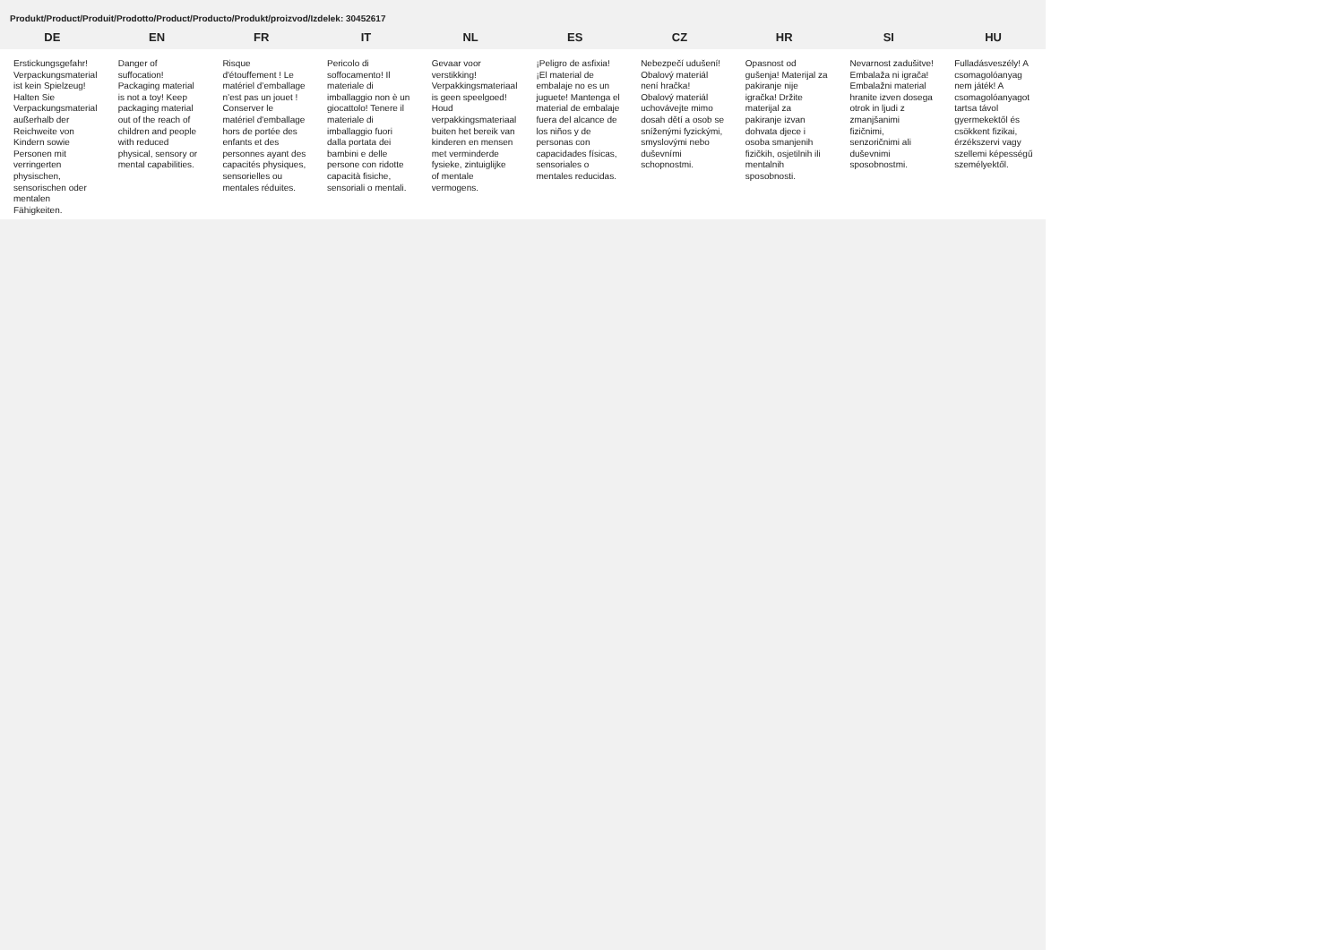Produkt/Product/Produit/Prodotto/Product/Producto/Produkt/proizvod/Izdelek: 30452617
| DE | EN | FR | IT | NL | ES | CZ | HR | SI | HU |
| --- | --- | --- | --- | --- | --- | --- | --- | --- | --- |
| Erstickungsgefahr! Verpackungsmaterial ist kein Spielzeug! Halten Sie Verpackungsmaterial außerhalb der Reichweite von Kindern sowie Personen mit verringerten physischen, sensorischen oder mentalen Fähigkeiten. | Danger of suffocation! Packaging material is not a toy! Keep packaging material out of the reach of children and people with reduced physical, sensory or mental capabilities. | Risque d'étouffement ! Le matériel d’emballage n’est pas un jouet ! Conserver le matériel d'emballage hors de portée des enfants et des personnes ayant des capacités physiques, sensorielles ou mentales réduites. | Pericolo di soffocamento! Il materiale di imballaggio non è un giocattolo! Tenere il materiale di imballaggio fuori dalla portata dei bambini e delle persone con ridotte capacità fisiche, sensoriali o mentali. | Gevaar voor verstikking! Verpakkingsmateriaal is geen speelgoed! Houd verpakkingsmateriaal buiten het bereik van kinderen en mensen met verminderde fysieke, zintuiglijke of mentale vermogens. | ¡Peligro de asfixia! ¡El material de embalaje no es un juguete! Mantenga el material de embalaje fuera del alcance de los niños y de personas con capacidades físicas, sensoriales o mentales reducidas. | Nebezpečí udušení! Obalový materiál není hračka! Obalový materiál uchovávejte mimo dosah dětí a osob se sníženými fyzickými, smyslovými nebo duševními schopnostmi. | Opasnost od gušenja! Materijal za pakiranje nije igračka! Držite materijal za pakiranje izvan dohvata djece i osoba smanjenih fizičkih, osjetilnih ili mentalnih sposobnosti. | Nevarnost zadušitve! Embalaža ni igrača! Embalažni material hranite izven dosega otrok in ljudi z zmanjšanimi fizičnimi, senzoričnimi ali duševnimi sposobnostmi. | Fulladásveszély! A csomagolóanyag nem játék! A csomagolóanyagot tartsa távol gyermekektől és csökkent fizikai, érzékszervi vagy szellemi képességű személyektől. |